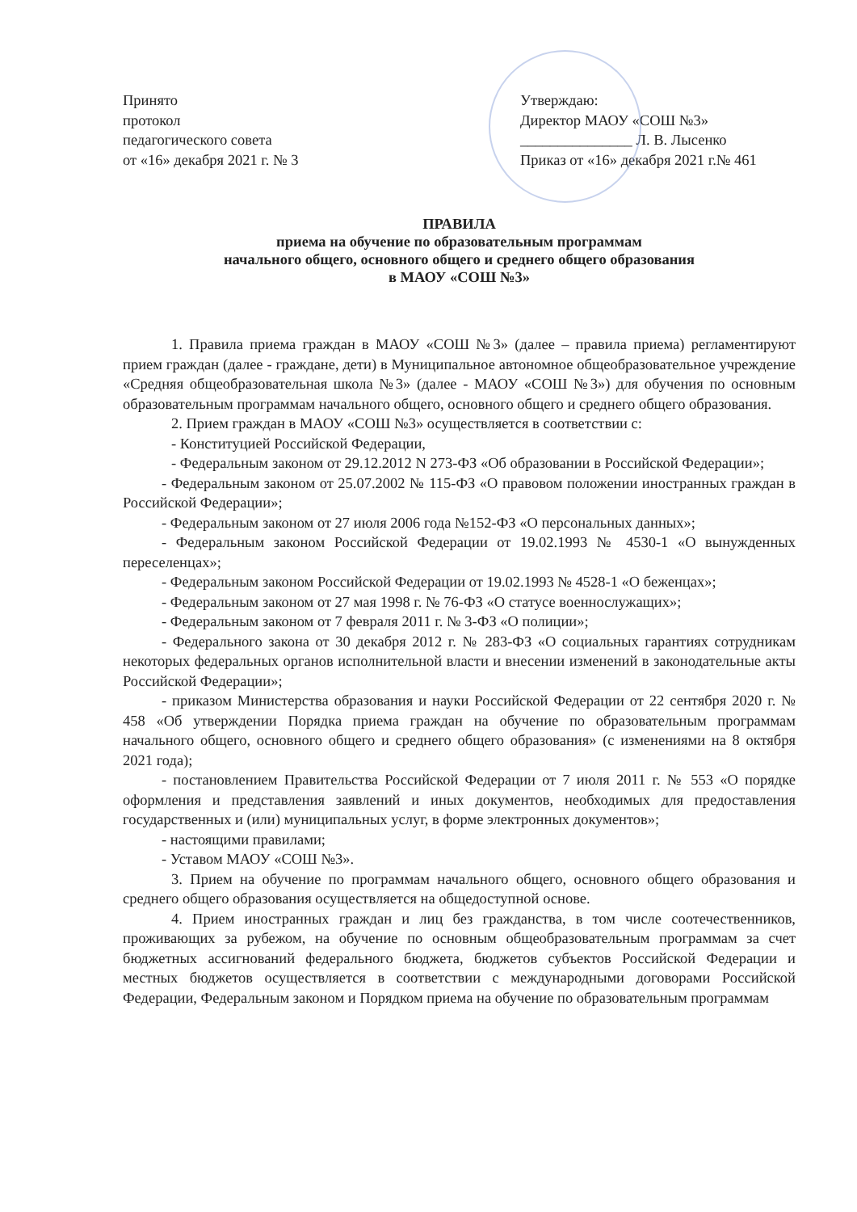Принято
протокол
педагогического совета
от «16» декабря 2021 г. № 3
Утверждаю:
Директор МАОУ «СОШ №3»
_______________ Л. В. Лысенко
Приказ от «16» декабря 2021 г.№ 461
ПРАВИЛА
приема на обучение по образовательным программам
начального общего, основного общего и среднего общего образования
в МАОУ «СОШ №3»
1. Правила приема граждан в МАОУ «СОШ №3» (далее – правила приема) регламентируют прием граждан (далее - граждане, дети) в Муниципальное автономное общеобразовательное учреждение «Средняя общеобразовательная школа №3» (далее - МАОУ «СОШ №3») для обучения по основным образовательным программам начального общего, основного общего и среднего общего образования.
2. Прием граждан в МАОУ «СОШ №3» осуществляется в соответствии с:
- Конституцией Российской Федерации,
- Федеральным законом от 29.12.2012 N 273-ФЗ «Об образовании в Российской Федерации»;
- Федеральным законом от 25.07.2002 № 115-ФЗ «О правовом положении иностранных граждан в Российской Федерации»;
- Федеральным законом от 27 июля 2006 года №152-ФЗ «О персональных данных»;
- Федеральным законом Российской Федерации от 19.02.1993 № 4530-1 «О вынужденных переселенцах»;
- Федеральным законом Российской Федерации от 19.02.1993 № 4528-1 «О беженцах»;
- Федеральным законом от 27 мая 1998 г. № 76-ФЗ «О статусе военнослужащих»;
- Федеральным законом от 7 февраля 2011 г. № 3-ФЗ «О полиции»;
- Федерального закона от 30 декабря 2012 г. № 283-ФЗ «О социальных гарантиях сотрудникам некоторых федеральных органов исполнительной власти и внесении изменений в законодательные акты Российской Федерации»;
- приказом Министерства образования и науки Российской Федерации от 22 сентября 2020 г. № 458 «Об утверждении Порядка приема граждан на обучение по образовательным программам начального общего, основного общего и среднего общего образования» (с изменениями на 8 октября 2021 года);
- постановлением Правительства Российской Федерации от 7 июля 2011 г. № 553 «О порядке оформления и представления заявлений и иных документов, необходимых для предоставления государственных и (или) муниципальных услуг, в форме электронных документов»;
- настоящими правилами;
- Уставом МАОУ «СОШ №3».
3. Прием на обучение по программам начального общего, основного общего образования и среднего общего образования осуществляется на общедоступной основе.
4. Прием иностранных граждан и лиц без гражданства, в том числе соотечественников, проживающих за рубежом, на обучение по основным общеобразовательным программам за счет бюджетных ассигнований федерального бюджета, бюджетов субъектов Российской Федерации и местных бюджетов осуществляется в соответствии с международными договорами Российской Федерации, Федеральным законом и Порядком приема на обучение по образовательным программам